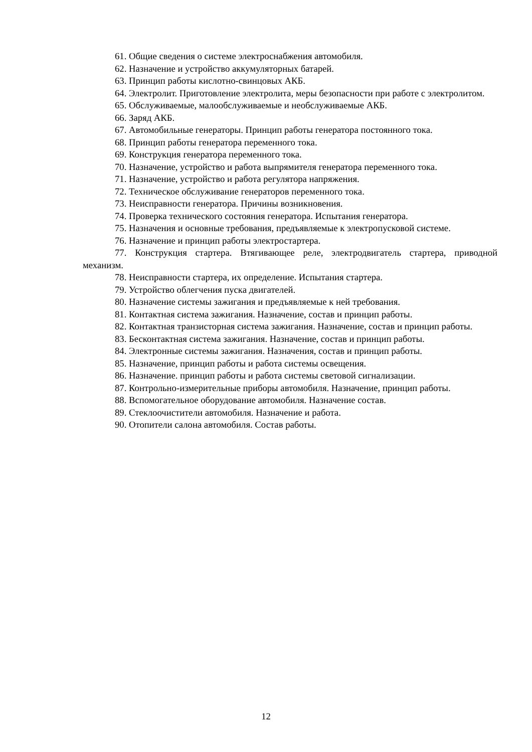61. Общие сведения о системе электроснабжения автомобиля.
62. Назначение и устройство аккумуляторных батарей.
63. Принцип работы кислотно-свинцовых АКБ.
64. Электролит. Приготовление электролита, меры безопасности при работе с электролитом.
65. Обслуживаемые, малообслуживаемые и необслуживаемые АКБ.
66. Заряд АКБ.
67. Автомобильные генераторы. Принцип работы генератора постоянного тока.
68. Принцип работы генератора переменного тока.
69. Конструкция генератора переменного тока.
70. Назначение, устройство и работа выпрямителя генератора переменного тока.
71. Назначение, устройство и работа регулятора напряжения.
72. Техническое обслуживание генераторов переменного тока.
73. Неисправности генератора. Причины возникновения.
74. Проверка технического состояния генератора. Испытания генератора.
75. Назначения и основные требования, предъявляемые к электропусковой системе.
76. Назначение и принцип работы электростартера.
77. Конструкция стартера. Втягивающее реле, электродвигатель стартера, приводной механизм.
78. Неисправности стартера, их определение. Испытания стартера.
79. Устройство облегчения пуска двигателей.
80. Назначение системы зажигания и предъявляемые к ней требования.
81. Контактная система зажигания. Назначение, состав и принцип работы.
82. Контактная транзисторная система зажигания. Назначение, состав и принцип работы.
83. Бесконтактная система зажигания. Назначение, состав и принцип работы.
84. Электронные системы зажигания. Назначения, состав и принцип работы.
85. Назначение, принцип работы и работа системы освещения.
86. Назначение. принцип работы и работа системы световой сигнализации.
87. Контрольно-измерительные приборы автомобиля. Назначение, принцип работы.
88. Вспомогательное оборудование автомобиля. Назначение состав.
89. Стеклоочистители автомобиля. Назначение и работа.
90. Отопители салона автомобиля. Состав работы.
12